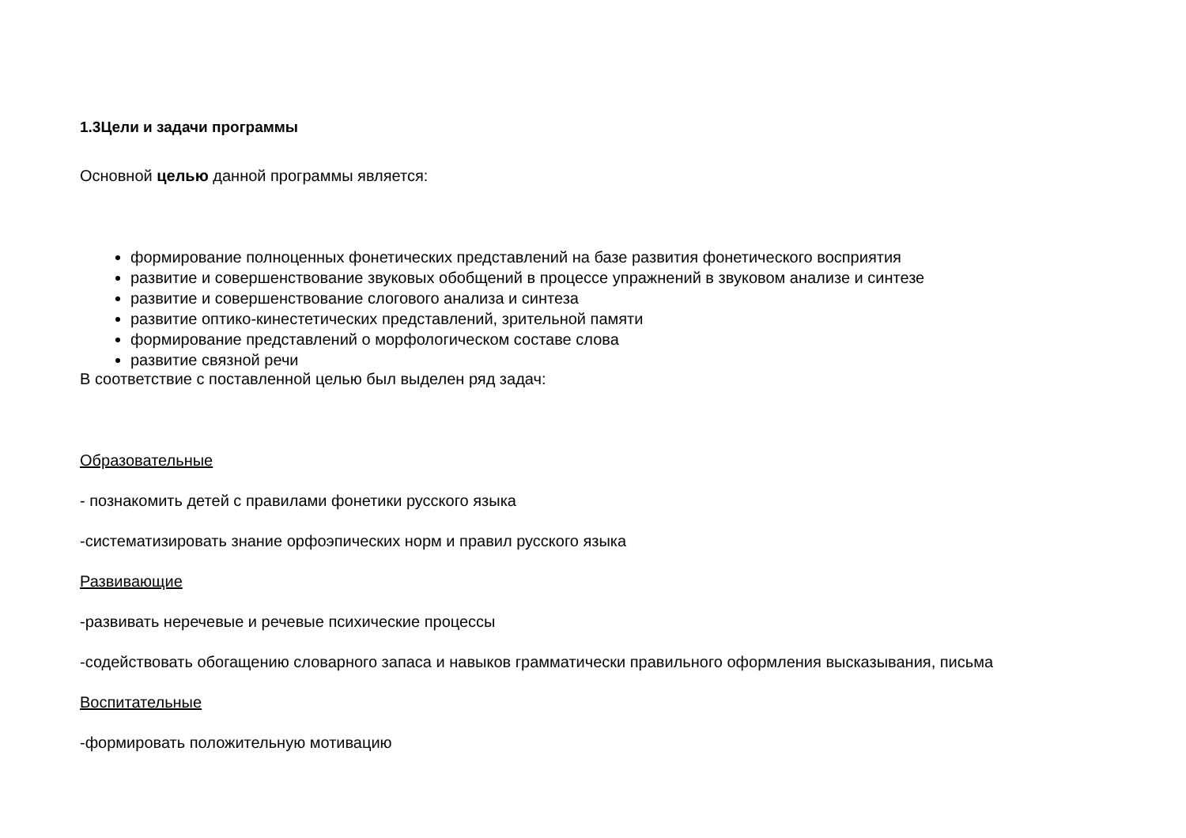1.3Цели и задачи программы
Основной целью данной программы является:
формирование полноценных фонетических представлений на базе развития фонетического восприятия
развитие и совершенствование звуковых обобщений в процессе упражнений в звуковом анализе и синтезе
развитие и совершенствование слогового анализа и синтеза
развитие оптико-кинестетических представлений, зрительной памяти
формирование представлений о морфологическом составе слова
развитие связной речи
В соответствие с поставленной целью был выделен ряд задач:
Образовательные
- познакомить детей с правилами фонетики русского языка
-систематизировать знание орфоэпических норм и правил русского языка
Развивающие
-развивать неречевые и речевые психические процессы
-содействовать обогащению словарного запаса и навыков грамматически правильного оформления высказывания, письма
Воспитательные
-формировать положительную мотивацию